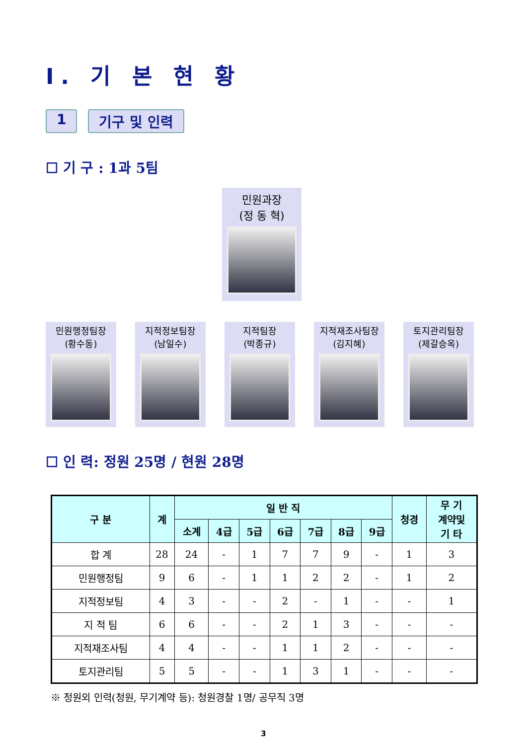Ⅰ. 기 본 현 황
1 기구 및 인력
☐ 기 구 : 1과 5팀
민원과장
(정 동 혁)
민원행정팀장
(황수동)
지적정보팀장
(남일수)
지적팀장
(박종규)
지적재조사팀장
(김지혜)
토지관리팀장
(제갈승옥)
☐ 인 력: 정원 25명 / 현원 28명
| 구 분 | 계 | 일 반 직 | | | | | | | 청경 | 무 기 계약및 기 타 |
| --- | --- | --- | --- | --- | --- | --- | --- | --- | --- | --- |
| | | 소계 | 4급 | 5급 | 6급 | 7급 | 8급 | 9급 | | |
| 합 계 | 28 | 24 | - | 1 | 7 | 7 | 9 | - | 1 | 3 |
| 민원행정팀 | 9 | 6 | - | 1 | 1 | 2 | 2 | - | 1 | 2 |
| 지적정보팀 | 4 | 3 | - | - | 2 | - | 1 | - | - | 1 |
| 지 적 팀 | 6 | 6 | - | - | 2 | 1 | 3 | - | - | - |
| 지적재조사팀 | 4 | 4 | - | - | 1 | 1 | 2 | - | - | - |
| 토지관리팀 | 5 | 5 | - | - | 1 | 3 | 1 | - | - | - |
※ 정원외 인력(청원, 무기계약 등): 청원경찰 1명/ 공무직 3명
3